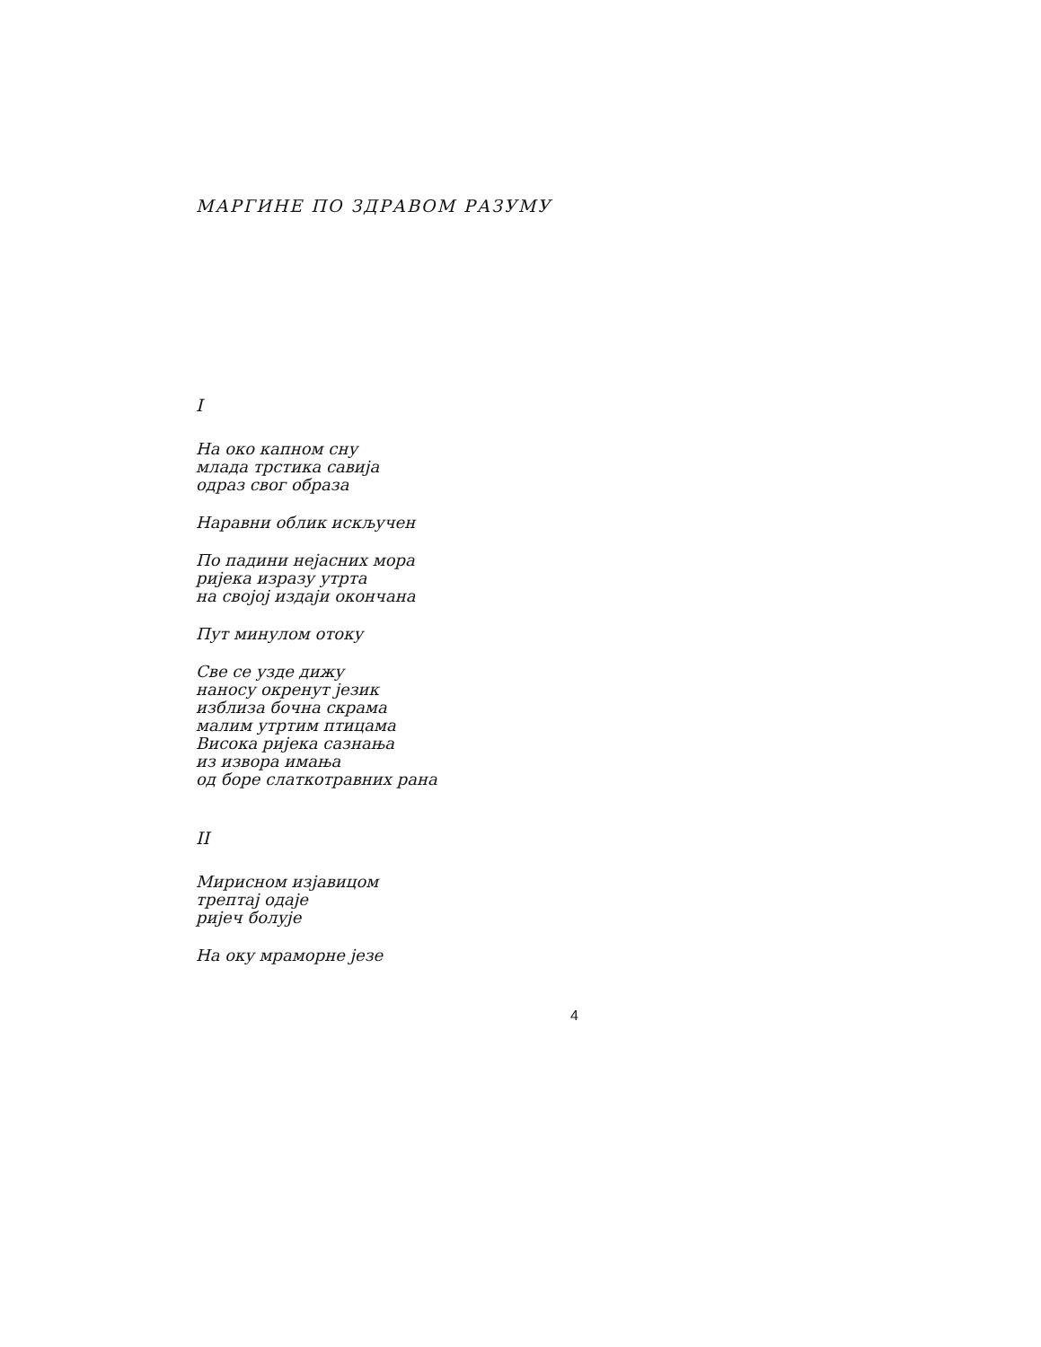МАРГИНЕ ПО ЗДРАВОМ РАЗУМУ
I
На око капном сну
млада трстика савија
одраз свог образа
Наравни облик искључен
По падини нејасних мора
ријека изразу утрта
на својој издаји окончана
Пут минулом отоку
Све се узде дижу
наносу окренут језик
изблиза бочна скрама
малим утртим птицама
Висока ријека сазнања
из извора имања
од боре слаткотравних рана
II
Мирисном изјавицом
трептај одаје
ријеч болује
На оку мраморне језе
4